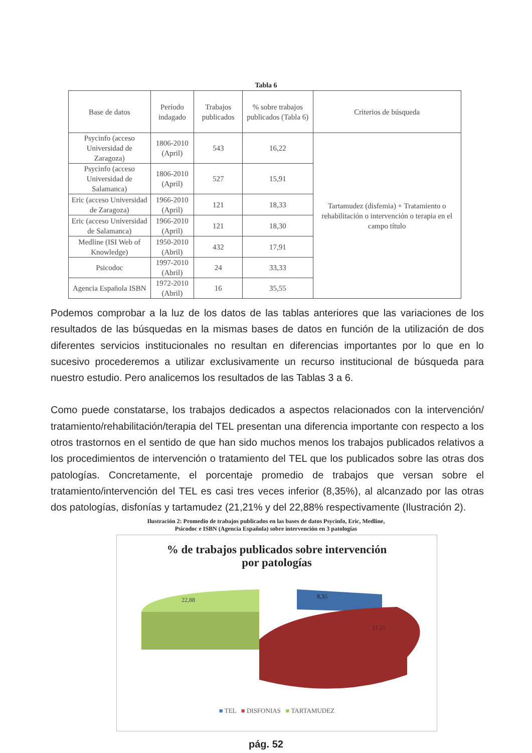Tabla 6
| Base de datos | Período indagado | Trabajos publicados | % sobre trabajos publicados (Tabla 6) | Criterios de búsqueda |
| --- | --- | --- | --- | --- |
| Psycinfo (acceso Universidad de Zaragoza) | 1806-2010 (April) | 543 | 16,22 | Tartamudez (disfemia) + Tratamiento o rehabilitación o intervención o terapia en el campo título |
| Psycinfo (acceso Universidad de Salamanca) | 1806-2010 (April) | 527 | 15,91 | |
| Eric (acceso Universidad de Zaragoza) | 1966-2010 (April) | 121 | 18,33 | |
| Eric (acceso Universidad de Salamanca) | 1966-2010 (April) | 121 | 18,30 | |
| Medline (ISI Web of Knowledge) | 1950-2010 (Abril) | 432 | 17,91 | |
| Psicodoc | 1997-2010 (Abril) | 24 | 33,33 | |
| Agencia Española ISBN | 1972-2010 (Abril) | 16 | 35,55 | |
Podemos comprobar a la luz de los datos de las tablas anteriores que las variaciones de los resultados de las búsquedas en la mismas bases de datos en función de la utilización de dos diferentes servicios institucionales no resultan en diferencias importantes por lo que en lo sucesivo procederemos a utilizar exclusivamente un recurso institucional de búsqueda para nuestro estudio. Pero analicemos los resultados de las Tablas 3 a 6.
Como puede constatarse, los trabajos dedicados a aspectos relacionados con la intervención/ tratamiento/rehabilitación/terapia del TEL presentan una diferencia importante con respecto a los otros trastornos en el sentido de que han sido muchos menos los trabajos publicados relativos a los procedimientos de intervención o tratamiento del TEL que los publicados sobre las otras dos patologías. Concretamente, el porcentaje promedio de trabajos que versan sobre el tratamiento/intervención del TEL es casi tres veces inferior (8,35%), al alcanzado por las otras dos patologías, disfonías y tartamudez (21,21% y del 22,88% respectivamente (Ilustración 2).
Ilustración 2: Promedio de trabajos publicados en las bases de datos Psycinfo, Eric, Medline,
Psicodoc e ISBN (Agencia Española) sobre intervención en 3 patologías
% de trabajos publicados sobre intervención
por patologías
22,88
8,35
21,21
■ TEL ■ DISFONIAS ■ TARTAMUDEZ
pág. 52